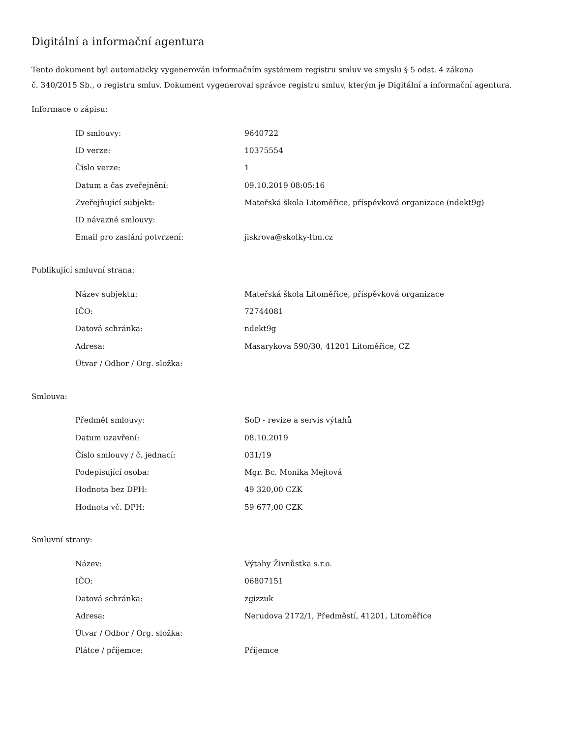Digitální a informační agentura
Tento dokument byl automaticky vygenerován informačním systémem registru smluv ve smyslu § 5 odst. 4 zákona
č. 340/2015 Sb., o registru smluv. Dokument vygeneroval správce registru smluv, kterým je Digitální a informační agentura.
Informace o zápisu:
| ID smlouvy: | 9640722 |
| ID verze: | 10375554 |
| Číslo verze: | 1 |
| Datum a čas zveřejnění: | 09.10.2019 08:05:16 |
| Zveřejňující subjekt: | Mateřská škola Litoměřice, příspěvková organizace (ndekt9g) |
| ID návazné smlouvy: | |
| Email pro zaslání potvrzení: | jiskrova@skolky-ltm.cz |
Publikující smluvní strana:
| Název subjektu: | Mateřská škola Litoměřice, příspěvková organizace |
| IČO: | 72744081 |
| Datová schránka: | ndekt9g |
| Adresa: | Masarykova 590/30, 41201 Litoměřice, CZ |
| Útvar / Odbor / Org. složka: | |
Smlouva:
| Předmět smlouvy: | SoD - revize a servis výtahů |
| Datum uzavření: | 08.10.2019 |
| Číslo smlouvy / č. jednací: | 031/19 |
| Podepisující osoba: | Mgr. Bc. Monika Mejtová |
| Hodnota bez DPH: | 49 320,00 CZK |
| Hodnota vč. DPH: | 59 677,00 CZK |
Smluvní strany:
| Název: | Výtahy Živnůstka s.r.o. |
| IČO: | 06807151 |
| Datová schránka: | zgizzuk |
| Adresa: | Nerudova 2172/1, Předměstí, 41201, Litoměřice |
| Útvar / Odbor / Org. složka: | |
| Plátce / příjemce: | Příjemce |